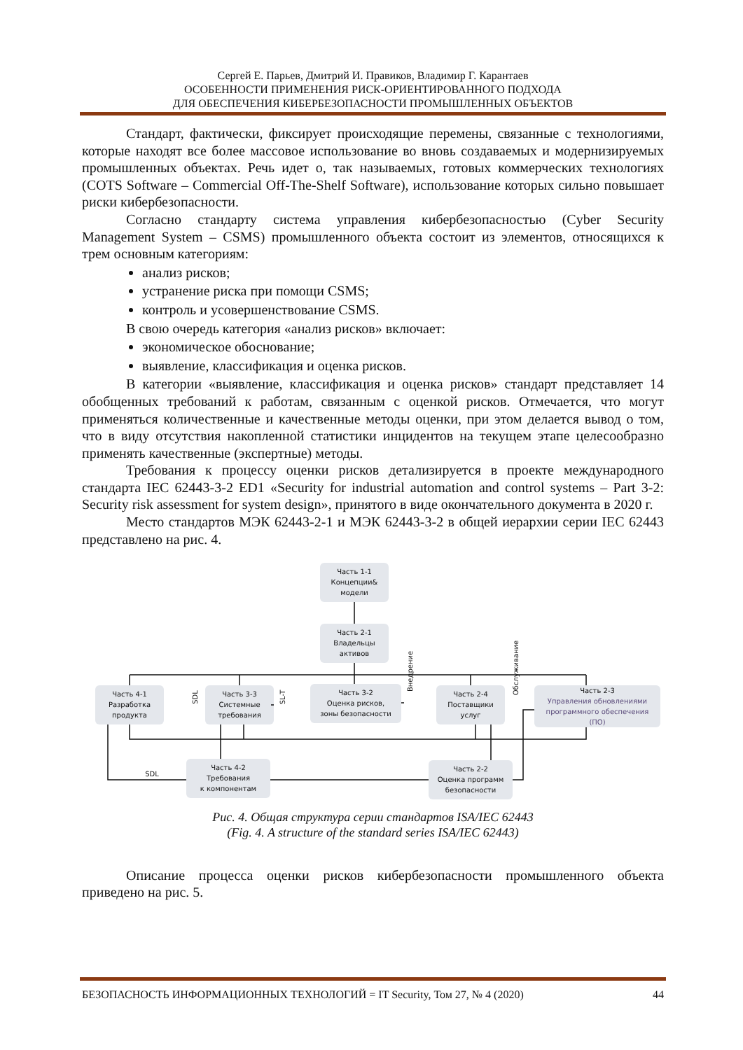Сергей Е. Парьев, Дмитрий И. Правиков, Владимир Г. Карантаев
ОСОБЕННОСТИ ПРИМЕНЕНИЯ РИСК-ОРИЕНТИРОВАННОГО ПОДХОДА
ДЛЯ ОБЕСПЕЧЕНИЯ КИБЕРБЕЗОПАСНОСТИ ПРОМЫШЛЕННЫХ ОБЪЕКТОВ
Стандарт, фактически, фиксирует происходящие перемены, связанные с технологиями, которые находят все более массовое использование во вновь создаваемых и модернизируемых промышленных объектах. Речь идет о, так называемых, готовых коммерческих технологиях (COTS Software – Commercial Off-The-Shelf Software), использование которых сильно повышает риски кибербезопасности.
Согласно стандарту система управления кибербезопасностью (Cyber Security Management System – CSMS) промышленного объекта состоит из элементов, относящихся к трем основным категориям:
анализ рисков;
устранение риска при помощи CSMS;
контроль и усовершенствование CSMS.
В свою очередь категория «анализ рисков» включает:
экономическое обоснование;
выявление, классификация и оценка рисков.
В категории «выявление, классификация и оценка рисков» стандарт представляет 14 обобщенных требований к работам, связанным с оценкой рисков. Отмечается, что могут применяться количественные и качественные методы оценки, при этом делается вывод о том, что в виду отсутствия накопленной статистики инцидентов на текущем этапе целесообразно применять качественные (экспертные) методы.
Требования к процессу оценки рисков детализируется в проекте международного стандарта IEC 62443-3-2 ED1 «Security for industrial automation and control systems – Part 3-2: Security risk assessment for system design», принятого в виде окончательного документа в 2020 г.
Место стандартов МЭК 62443-2-1 и МЭК 62443-3-2 в общей иерархии серии IEC 62443 представлено на рис. 4.
Часть 1-1
Концепции&
модели
Часть 2-1
Владельцы
активов
Часть 4-1
Разработка
продукта
Часть 3-3
Системные
требования
Часть 3-2
Оценка рисков,
зоны безопасности
Часть 2-4
Поставщики
услуг
Часть 2-3
Управления обновлениями
программного обеспечения
(ПО)
Часть 4-2
Требования
к компонентам
Часть 2-2
Оценка программ
безопасности
SDL
SDL
SL-T
Внедрение
Обслуживание
Рис. 4. Общая структура серии стандартов ISA/IEC 62443
(Fig. 4. A structure of the standard series ISA/IEC 62443)
Описание процесса оценки рисков кибербезопасности промышленного объекта приведено на рис. 5.
БЕЗОПАСНОСТЬ ИНФОРМАЦИОННЫХ ТЕХНОЛОГИЙ = IT Security, Том 27, № 4 (2020) 44